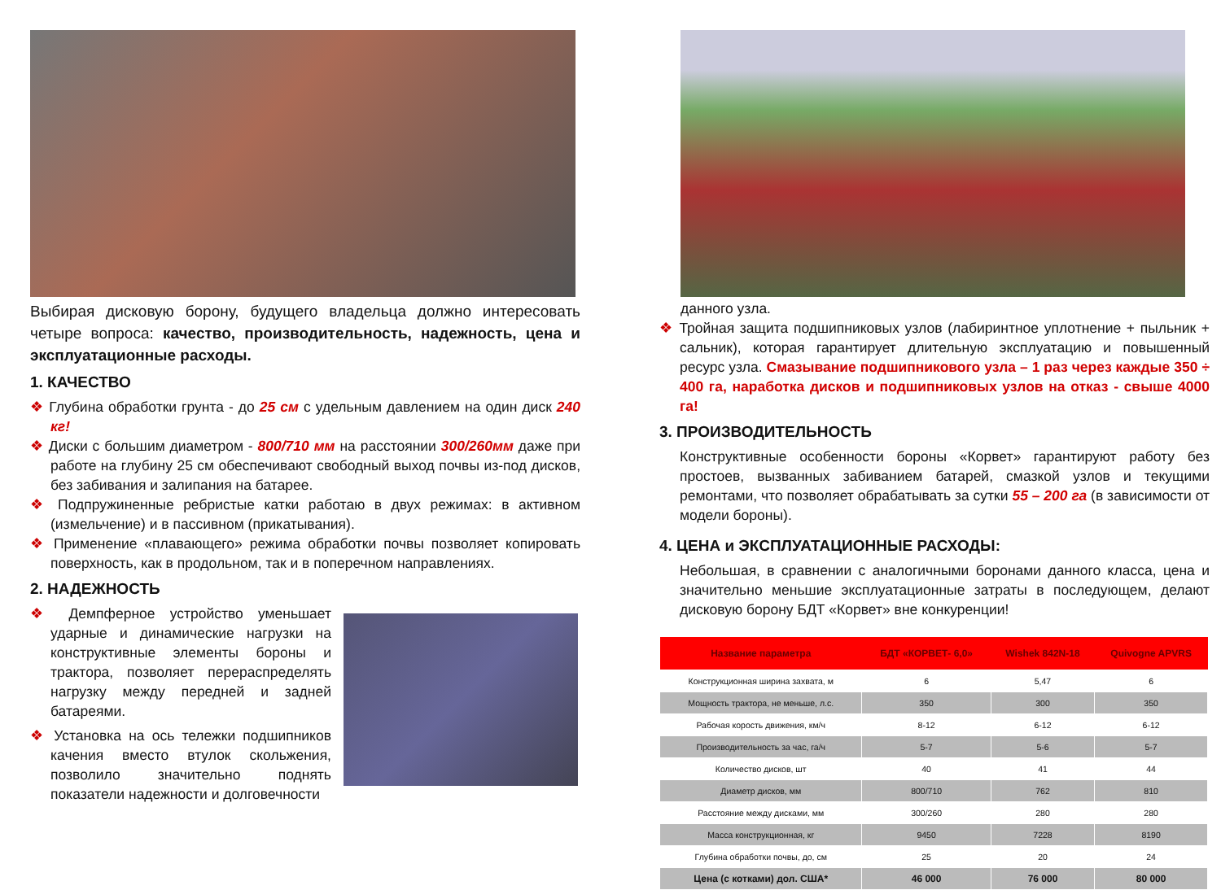Выбирая дисковую борону, будущего владельца должно интересовать четыре вопроса: качество, производительность, надежность, цена и эксплуатационные расходы.
1. КАЧЕСТВО
❖ Глубина обработки грунта - до 25 см с удельным давлением на один диск 240 кг!
❖ Диски с большим диаметром - 800/710 мм на расстоянии 300/260мм даже при работе на глубину 25 см обеспечивают свободный выход почвы из-под дисков, без забивания и залипания на батарее.
❖ Подпружиненные ребристые катки работаю в двух режимах: в активном (измельчение) и в пассивном (прикатывания).
❖ Применение «плавающего» режима обработки почвы позволяет копировать поверхность, как в продольном, так и в поперечном направлениях.
2. НАДЕЖНОСТЬ
❖ Демпферное устройство уменьшает ударные и динамические нагрузки на конструктивные элементы бороны и трактора, позволяет перераспределять нагрузку между передней и задней батареями.
❖ Установка на ось тележки подшипников качения вместо втулок скольжения, позволило значительно поднять показатели надежности и долговечности
данного узла.
❖ Тройная защита подшипниковых узлов (лабиринтное уплотнение + пыльник + сальник), которая гарантирует длительную эксплуатацию и повышенный ресурс узла. Смазывание подшипникового узла – 1 раз через каждые 350 ÷ 400 га, наработка дисков и подшипниковых узлов на отказ - свыше 4000 га!
3. ПРОИЗВОДИТЕЛЬНОСТЬ
Конструктивные особенности бороны «Корвет» гарантируют работу без простоев, вызванных забиванием батарей, смазкой узлов и текущими ремонтами, что позволяет обрабатывать за сутки 55 – 200 га (в зависимости от модели бороны).
4. ЦЕНА и ЭКСПЛУАТАЦИОННЫЕ РАСХОДЫ:
Небольшая, в сравнении с аналогичными боронами данного класса, цена и значительно меньшие эксплуатационные затраты в последующем, делают дисковую борону БДТ «Корвет» вне конкуренции!
| Название параметра | БДТ «КОРВЕТ- 6,0» | Wishek 842N-18 | Quivogne APVRS |
| --- | --- | --- | --- |
| Конструкционная ширина захвата, м | 6 | 5,47 | 6 |
| Мощность трактора, не меньше, л.с. | 350 | 300 | 350 |
| Рабочая корость движения, км/ч | 8-12 | 6-12 | 6-12 |
| Производительность за час, га/ч | 5-7 | 5-6 | 5-7 |
| Количество дисков, шт | 40 | 41 | 44 |
| Диаметр дисков, мм | 800/710 | 762 | 810 |
| Расстояние между дисками, мм | 300/260 | 280 | 280 |
| Масса конструкционная, кг | 9450 | 7228 | 8190 |
| Глубина обработки почвы, до, см | 25 | 20 | 24 |
| Цена (с котками) дол. США* | 46 000 | 76 000 | 80 000 |